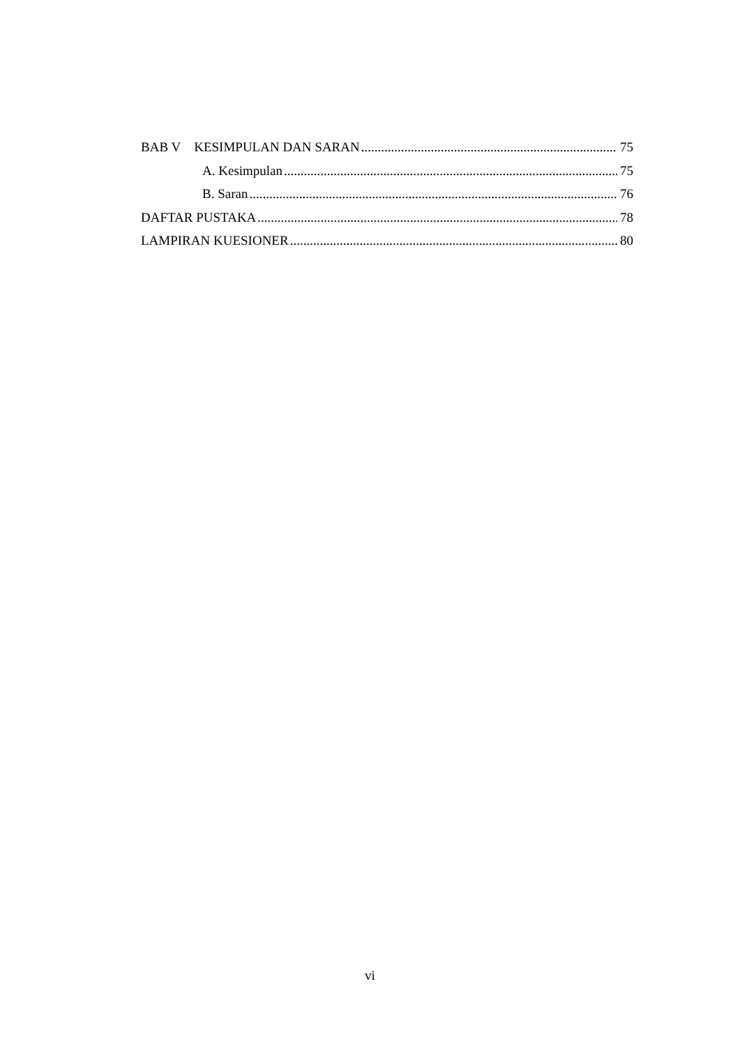BAB V KESIMPULAN DAN SARAN 75
A. Kesimpulan 75
B. Saran 76
DAFTAR PUSTAKA 78
LAMPIRAN KUESIONER 80
vi